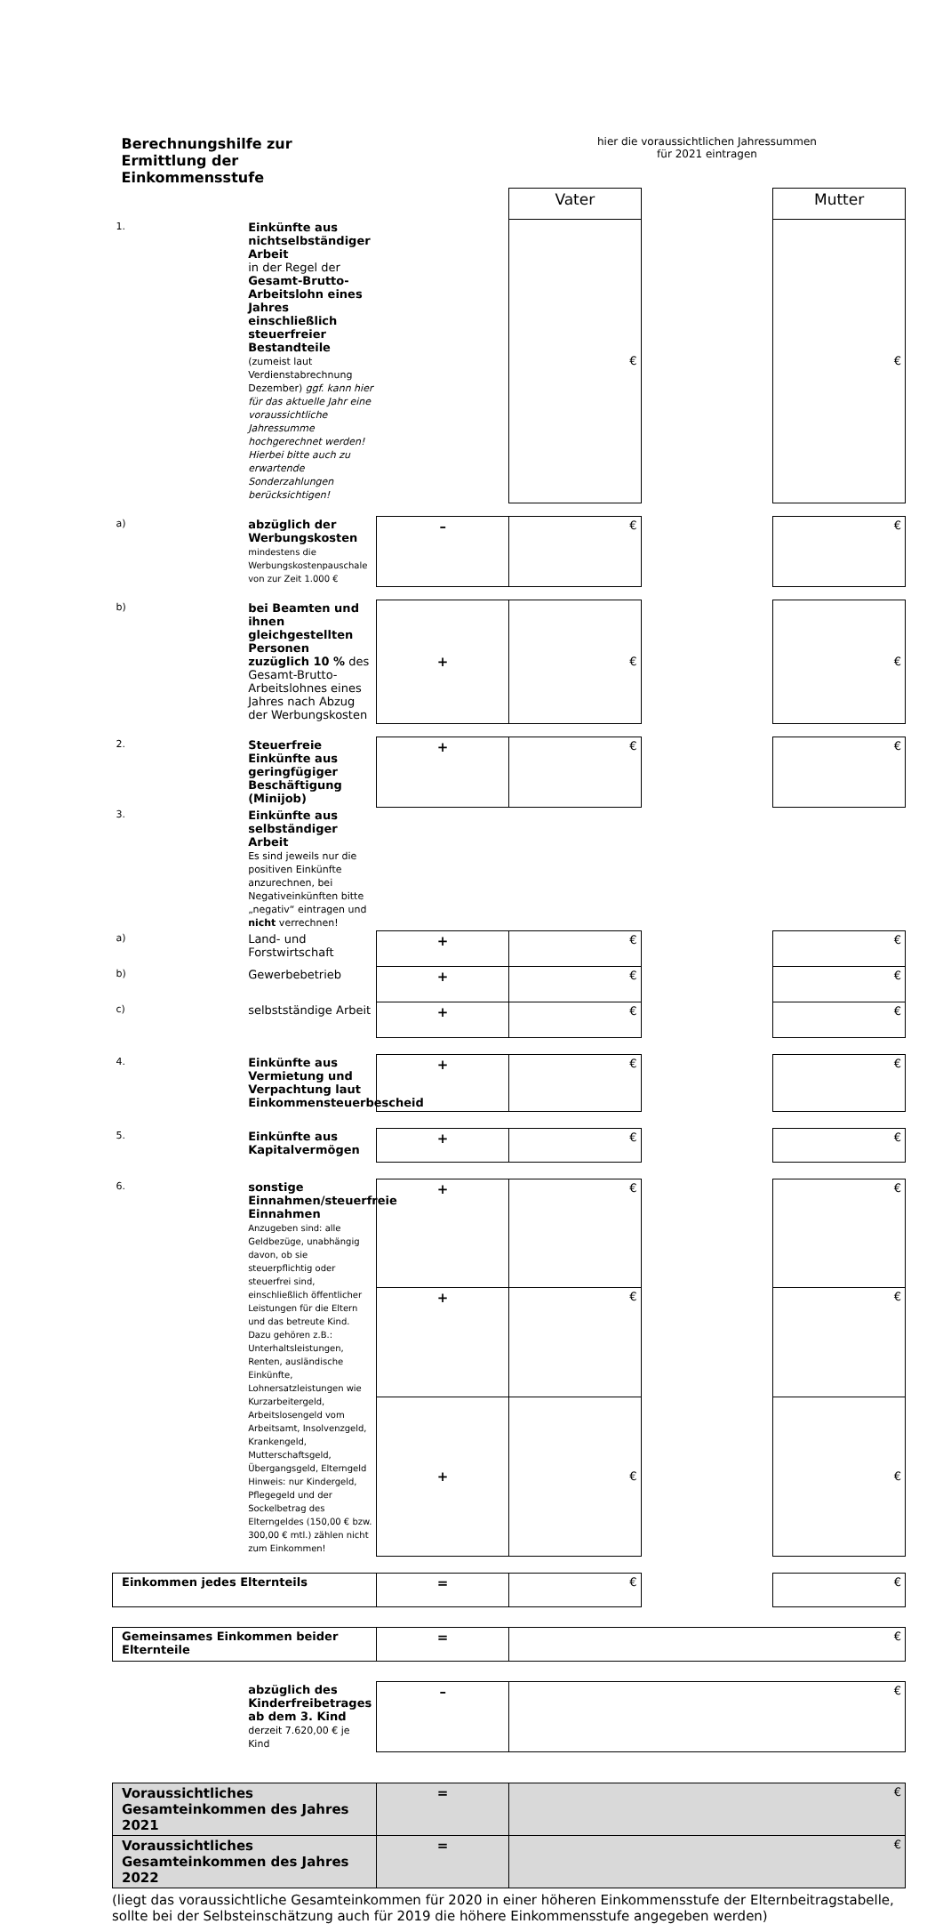| Berechnungshilfe zur Ermittlung der Einkommensstufe | | | hier die voraussichtlichen Jahressummen für 2021 eintragen | | |
| | | | Vater | | Mutter |
| 1. | Einkünfte aus nichtselbständiger Arbeit in der Regel der Gesamt-Brutto-Arbeitslohn eines Jahres einschließlich steuerfreier Bestandteile (zumeist laut Verdienstabrechnung Dezember) ggf. kann hier für das aktuelle Jahr eine voraussichtliche Jahressumme hochgerechnet werden! Hierbei bitte auch zu erwartende Sonderzahlungen berücksichtigen! | | € | | € |
| a) | abzüglich der Werbungskosten mindestens die Werbungskostenpauschale von zur Zeit 1.000 € | – | € | | € |
| b) | bei Beamten und ihnen gleichgestellten Personen zuzüglich 10 % des Gesamt-Brutto-Arbeitslohnes eines Jahres nach Abzug der Werbungskosten | + | € | | € |
| 2. | Steuerfreie Einkünfte aus geringfügiger Beschäftigung (Minijob) | + | € | | € |
| 3. | Einkünfte aus selbständiger Arbeit Es sind jeweils nur die positiven Einkünfte anzurechnen, bei Negativeinkünften bitte „negativ“ eintragen und nicht verrechnen! | | | | |
| a) | Land- und Forstwirtschaft | + | € | | € |
| b) | Gewerbebetrieb | + | € | | € |
| c) | selbstständige Arbeit | + | € | | € |
| 4. | Einkünfte aus Vermietung und Verpachtung laut Einkommensteuerbescheid | + | € | | € |
| 5. | Einkünfte aus Kapitalvermögen | + | € | | € |
| 6. | sonstige Einnahmen/steuerfreie Einnahmen Anzugeben sind: alle Geldbezüge, unabhängig davon, ob sie steuerpflichtig oder steuerfrei sind, einschließlich öffentlicher Leistungen für die Eltern und das betreute Kind. Dazu gehören z.B.: Unterhaltsleistungen, Renten, ausländische Einkünfte, Lohnersatzleistungen wie Kurzarbeitergeld, Arbeitslosengeld vom Arbeitsamt, Insolvenzgeld, Krankengeld, Mutterschaftsgeld, Übergangsgeld, Elterngeld Hinweis: nur Kindergeld, Pflegegeld und der Sockelbetrag des Elterngeldes (150,00 € bzw. 300,00 € mtl.) zählen nicht zum Einkommen! | + | € | | € |
| | | + | € | | € |
| | | + | € | | € |
| Einkommen jedes Elternteils | | = | € | | € |
| Gemeinsames Einkommen beider Elternteile | | = | € | | |
| | abzüglich des Kinderfreibetrages ab dem 3. Kind derzeit 7.620,00 € je Kind | – | € | | |
| Voraussichtliches Gesamteinkommen des Jahres 2021 | | = | € | | |
| Voraussichtliches Gesamteinkommen des Jahres 2022 | | = | € | | |
(liegt das voraussichtliche Gesamteinkommen für 2020 in einer höheren Einkommensstufe der Elternbeitragstabelle, sollte bei der Selbsteinschätzung auch für 2019 die höhere Einkommensstufe angegeben werden)